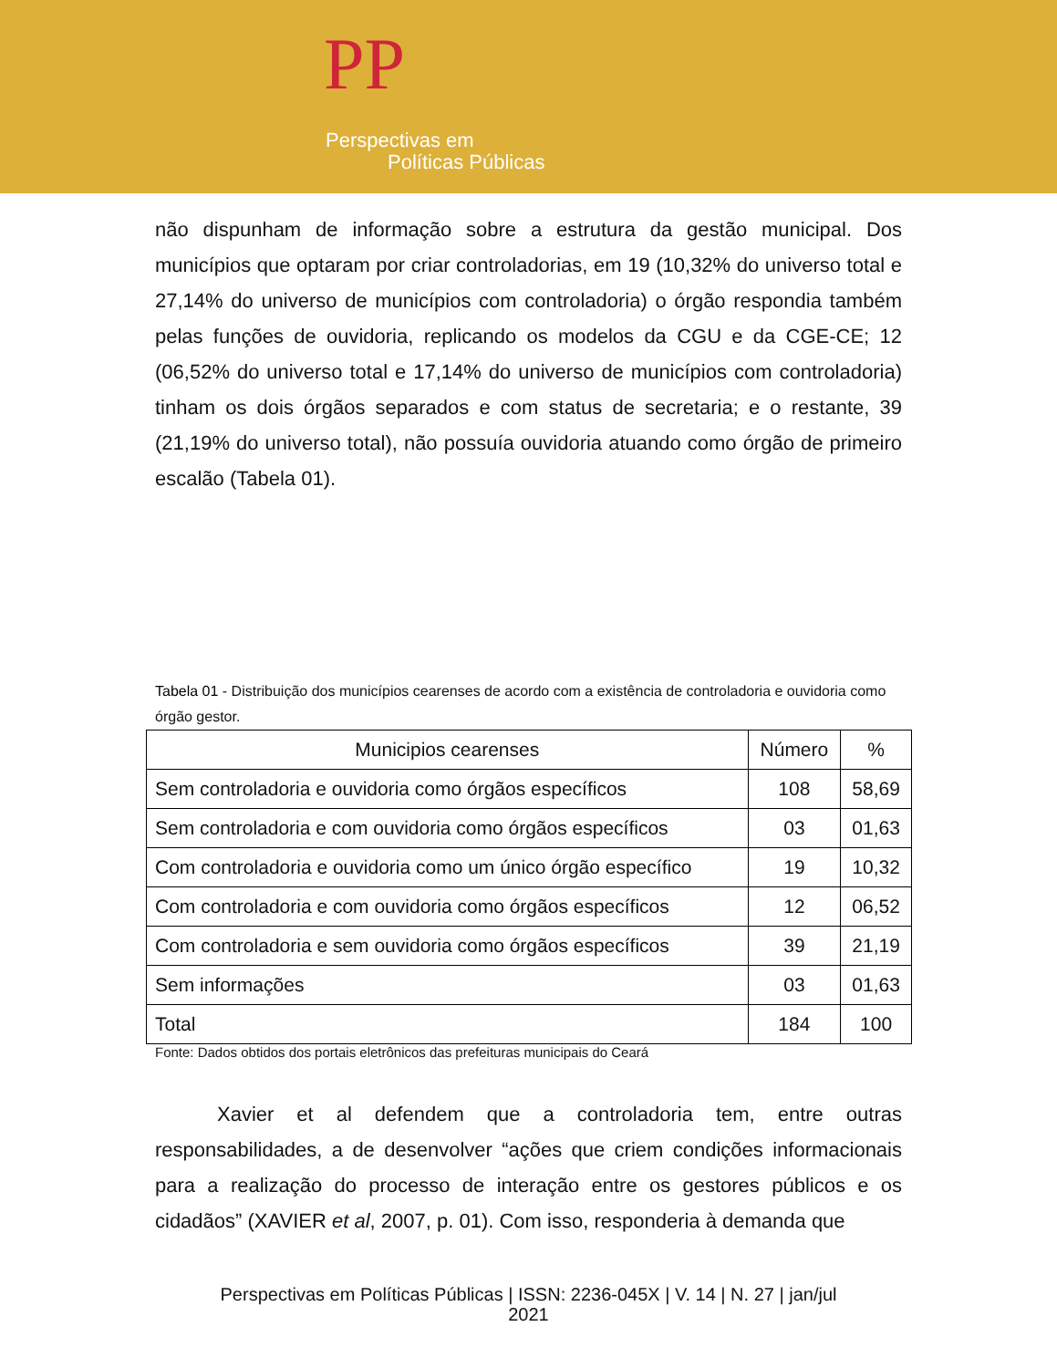PP
Perspectivas em
Políticas Públicas
não dispunham de informação sobre a estrutura da gestão municipal. Dos municípios que optaram por criar controladorias, em 19 (10,32% do universo total e 27,14% do universo de municípios com controladoria) o órgão respondia também pelas funções de ouvidoria, replicando os modelos da CGU e da CGE-CE; 12 (06,52% do universo total e 17,14% do universo de municípios com controladoria) tinham os dois órgãos separados e com status de secretaria; e o restante, 39 (21,19% do universo total), não possuía ouvidoria atuando como órgão de primeiro escalão (Tabela 01).
Tabela 01 - Distribuição dos municípios cearenses de acordo com a existência de controladoria e ouvidoria como órgão gestor.
| Municipios cearenses | Número | % |
| --- | --- | --- |
| Sem controladoria e ouvidoria como órgãos específicos | 108 | 58,69 |
| Sem controladoria e com ouvidoria como órgãos específicos | 03 | 01,63 |
| Com controladoria e ouvidoria como um único órgão específico | 19 | 10,32 |
| Com controladoria e com ouvidoria como órgãos específicos | 12 | 06,52 |
| Com controladoria e sem ouvidoria como órgãos específicos | 39 | 21,19 |
| Sem informações | 03 | 01,63 |
| Total | 184 | 100 |
Fonte: Dados obtidos dos portais eletrônicos das prefeituras municipais do Ceará
Xavier et al defendem que a controladoria tem, entre outras responsabilidades, a de desenvolver “ações que criem condições informacionais para a realização do processo de interação entre os gestores públicos e os cidadãos” (XAVIER et al, 2007, p. 01). Com isso, responderia à demanda que
Perspectivas em Políticas Públicas | ISSN: 2236-045X | V. 14 | N. 27 | jan/jul
2021